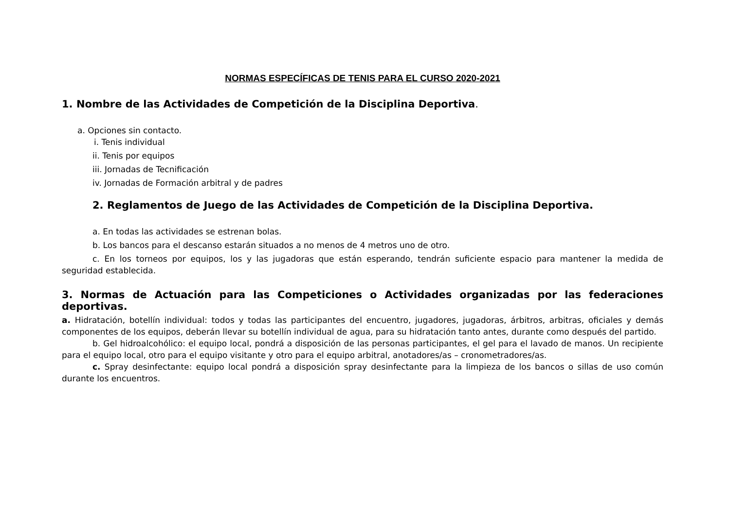NORMAS ESPECÍFICAS DE TENIS PARA EL CURSO 2020-2021
1. Nombre de las Actividades de Competición de la Disciplina Deportiva.
a. Opciones sin contacto.
i. Tenis individual
ii. Tenis por equipos
iii. Jornadas de Tecnificación
iv. Jornadas de Formación arbitral y de padres
2. Reglamentos de Juego de las Actividades de Competición de la Disciplina Deportiva.
a. En todas las actividades se estrenan bolas.
b. Los bancos para el descanso estarán situados a no menos de 4 metros uno de otro.
c. En los torneos por equipos, los y las jugadoras que están esperando, tendrán suficiente espacio para mantener la medida de seguridad establecida.
3. Normas de Actuación para las Competiciones o Actividades organizadas por las federaciones deportivas.
a. Hidratación, botellín individual: todos y todas las participantes del encuentro, jugadores, jugadoras, árbitros, arbitras, oficiales y demás componentes de los equipos, deberán llevar su botellín individual de agua, para su hidratación tanto antes, durante como después del partido.
b. Gel hidroalcohólico: el equipo local, pondrá a disposición de las personas participantes, el gel para el lavado de manos. Un recipiente para el equipo local, otro para el equipo visitante y otro para el equipo arbitral, anotadores/as – cronometradores/as.
c. Spray desinfectante: equipo local pondrá a disposición spray desinfectante para la limpieza de los bancos o sillas de uso común durante los encuentros.